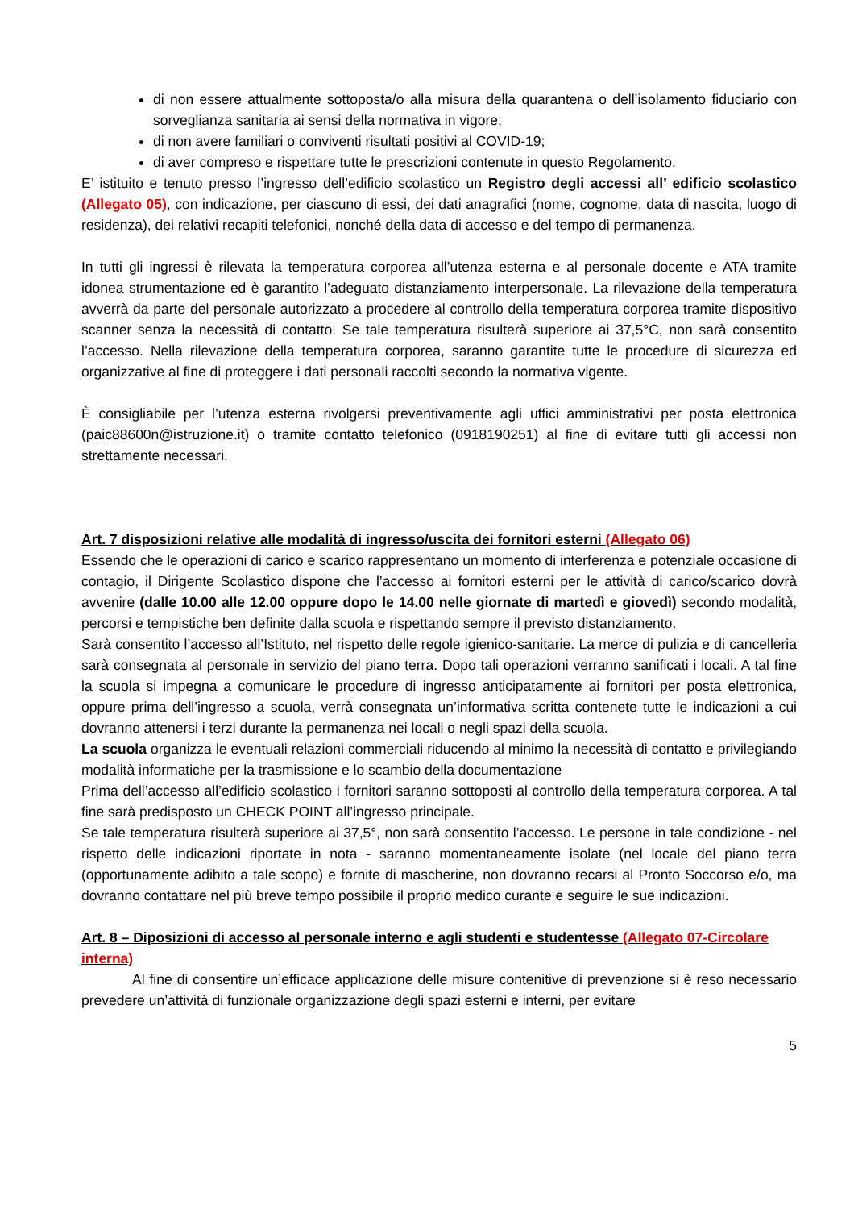di non essere attualmente sottoposta/o alla misura della quarantena o dell’isolamento fiduciario con sorveglianza sanitaria ai sensi della normativa in vigore;
di non avere familiari o conviventi risultati positivi al COVID-19;
di aver compreso e rispettare tutte le prescrizioni contenute in questo Regolamento.
E’ istituito e tenuto presso l’ingresso dell’edificio scolastico un Registro degli accessi all’ edificio scolastico (Allegato 05), con indicazione, per ciascuno di essi, dei dati anagrafici (nome, cognome, data di nascita, luogo di residenza), dei relativi recapiti telefonici, nonché della data di accesso e del tempo di permanenza.
In tutti gli ingressi è rilevata la temperatura corporea all’utenza esterna e al personale docente e ATA tramite idonea strumentazione ed è garantito l’adeguato distanziamento interpersonale. La rilevazione della temperatura avverrà da parte del personale autorizzato a procedere al controllo della temperatura corporea tramite dispositivo scanner senza la necessità di contatto. Se tale temperatura risulterà superiore ai 37,5°C, non sarà consentito l’accesso. Nella rilevazione della temperatura corporea, saranno garantite tutte le procedure di sicurezza ed organizzative al fine di proteggere i dati personali raccolti secondo la normativa vigente.
È consigliabile per l’utenza esterna rivolgersi preventivamente agli uffici amministrativi per posta elettronica (paic88600n@istruzione.it) o tramite contatto telefonico (0918190251) al fine di evitare tutti gli accessi non strettamente necessari.
Art. 7 disposizioni relative alle modalità di ingresso/uscita dei fornitori esterni (Allegato 06)
Essendo che le operazioni di carico e scarico rappresentano un momento di interferenza e potenziale occasione di contagio, il Dirigente Scolastico dispone che l’accesso ai fornitori esterni per le attività di carico/scarico dovrà avvenire (dalle 10.00 alle 12.00 oppure dopo le 14.00 nelle giornate di martedì e giovedì) secondo modalità, percorsi e tempistiche ben definite dalla scuola e rispettando sempre il previsto distanziamento.
Sarà consentito l’accesso all’Istituto, nel rispetto delle regole igienico-sanitarie. La merce di pulizia e di cancelleria sarà consegnata al personale in servizio del piano terra. Dopo tali operazioni verranno sanificati i locali. A tal fine la scuola si impegna a comunicare le procedure di ingresso anticipatamente ai fornitori per posta elettronica, oppure prima dell’ingresso a scuola, verrà consegnata un’informativa scritta contenete tutte le indicazioni a cui dovranno attenersi i terzi durante la permanenza nei locali o negli spazi della scuola.
La scuola organizza le eventuali relazioni commerciali riducendo al minimo la necessità di contatto e privilegiando modalità informatiche per la trasmissione e lo scambio della documentazione
Prima dell’accesso all’edificio scolastico i fornitori saranno sottoposti al controllo della temperatura corporea. A tal fine sarà predisposto un CHECK POINT all’ingresso principale.
Se tale temperatura risulterà superiore ai 37,5°, non sarà consentito l’accesso. Le persone in tale condizione - nel rispetto delle indicazioni riportate in nota - saranno momentaneamente isolate (nel locale del piano terra (opportunamente adibito a tale scopo) e fornite di mascherine, non dovranno recarsi al Pronto Soccorso e/o, ma dovranno contattare nel più breve tempo possibile il proprio medico curante e seguire le sue indicazioni.
Art. 8 – Diposizioni di accesso al personale interno e agli studenti e studentesse (Allegato 07-Circolare interna)
Al fine di consentire un’efficace applicazione delle misure contenitive di prevenzione si è reso necessario prevedere un’attività di funzionale organizzazione degli spazi esterni e interni, per evitare
5